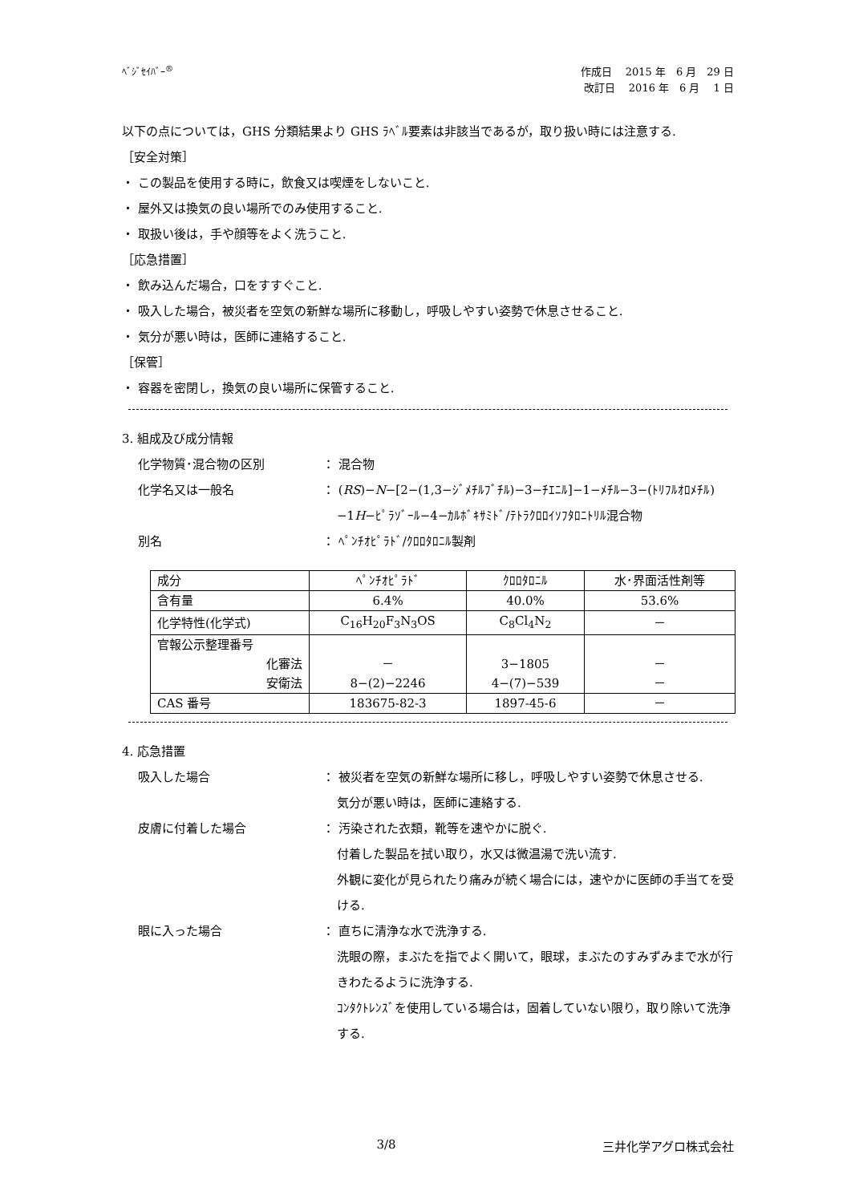ﾍﾞｼﾞｾｲﾊﾞｰ<sup>®</sup>
作成日　 2015 年　6 月　29 日
改訂日　 2016 年　6 月　 1 日
以下の点については，GHS 分類結果より GHS ﾗﾍﾞﾙ要素は非該当であるが，取り扱い時には注意する.
［安全対策］
・ この製品を使用する時に，飲食又は喫煙をしないこと.
・ 屋外又は換気の良い場所でのみ使用すること.
・ 取扱い後は，手や顔等をよく洗うこと.
［応急措置］
・ 飲み込んだ場合，口をすすぐこと.
・ 吸入した場合，被災者を空気の新鮮な場所に移動し，呼吸しやすい姿勢で休息させること.
・ 気分が悪い時は，医師に連絡すること.
［保管］
・ 容器を密閉し，換気の良い場所に保管すること.
3. 組成及び成分情報
化学物質･混合物の区別 ： 混合物
化学名又は一般名 ： (RS)−N−[2−(1,3−ｼﾞﾒﾁﾙﾌﾞﾁﾙ)−3−ﾁｴﾆﾙ]−1−ﾒﾁﾙ−3−(ﾄﾘﾌﾙｵﾛﾒﾁﾙ)−1H−ﾋﾟﾗｿﾞｰﾙ−4−ｶﾙﾎﾞｷｻﾐﾄﾞ/ﾃﾄﾗｸﾛﾛｲｿﾌﾀﾛﾆﾄﾘﾙ混合物
別名 ： ﾍﾟﾝﾁｵﾋﾟﾗﾄﾞ/ｸﾛﾛﾀﾛﾆﾙ製剤
| 成分 | ﾍﾟﾝﾁｵﾋﾟﾗﾄﾞ | ｸﾛﾛﾀﾛﾆﾙ | 水･界面活性剤等 |
| 含有量 | 6.4% | 40.0% | 53.6% |
| 化学特性(化学式) | C<sub>16</sub>H<sub>20</sub>F<sub>3</sub>N<sub>3</sub>OS | C<sub>8</sub>Cl<sub>4</sub>N<sub>2</sub> | － |
| 官報公示整理番号 化審法 安衛法 | － 8−(2)−2246 | 3−1805 4−(7)−539 | － － |
| CAS 番号 | 183675-82-3 | 1897-45-6 | － |
4. 応急措置
吸入した場合 ： 被災者を空気の新鮮な場所に移し，呼吸しやすい姿勢で休息させる.
気分が悪い時は，医師に連絡する.
皮膚に付着した場合 ： 汚染された衣類，靴等を速やかに脱ぐ.
付着した製品を拭い取り，水又は微温湯で洗い流す.
外観に変化が見られたり痛みが続く場合には，速やかに医師の手当てを受ける.
眼に入った場合 ： 直ちに清浄な水で洗浄する.
洗眼の際，まぶたを指でよく開いて，眼球，まぶたのすみずみまで水が行きわたるように洗浄する.
ｺﾝﾀｸﾄﾚﾝｽﾞを使用している場合は，固着していない限り，取り除いて洗浄する.
3/8 三井化学アグロ株式会社